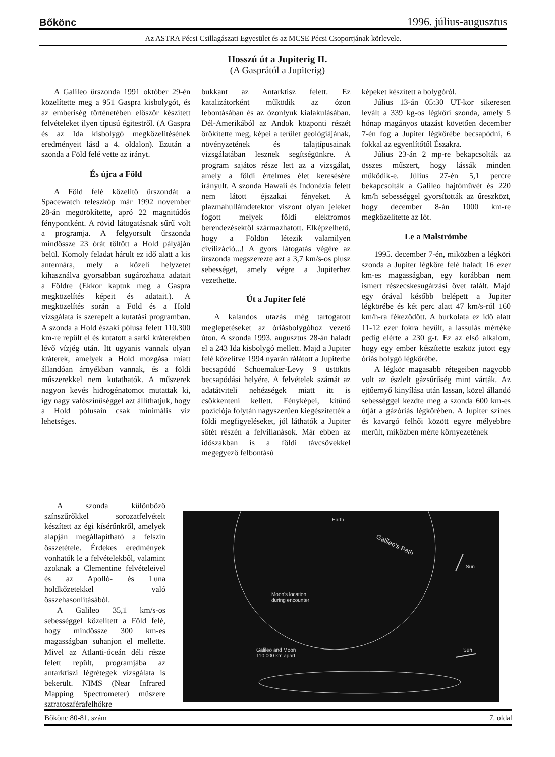Bőkönc 1996. július-augusztus
Az ASTRA Pécsi Csillagászati Egyesület és az MCSE Pécsi Csoportjának körlevele.
Hosszú út a Jupiterig II.
(A Gasprától a Jupiterig)
A Galileo űrszonda 1991 október 29-én közelítette meg a 951 Gaspra kisbolygót, és az emberiség történetében először készített felvételeket ilyen típusú égitestről. (A Gaspra és az Ida kisbolygó megközelítésének eredményeit lásd a 4. oldalon). Ezután a szonda a Föld felé vette az irányt.
És újra a Föld
A Föld felé közelítő űrszondát a Spacewatch teleszkóp már 1992 november 28-án megörökítette, apró 22 magnitúdós fénypontként. A rövid látogatásnak sűrű volt a programja. A felgyorsult űrszonda mindössze 23 órát töltött a Hold pályáján belül. Komoly feladat hárult ez idő alatt a kis antennára, mely a közeli helyzetet kihasználva gyorsabban sugározhatta adatait a Földre (Ekkor kaptuk meg a Gaspra megközelítés képeit és adatait.). A megközelítés során a Föld és a Hold vizsgálata is szerepelt a kutatási programban. A szonda a Hold északi pólusa felett 110.300 km-re repült el és kutatott a sarki kráterekben lévő vízjég után. Itt ugyanis vannak olyan kráterek, amelyek a Hold mozgása miatt állandóan árnyékban vannak, és a földi műszerekkel nem kutathatók. A műszerek nagyon kevés hidrogénatomot mutattak ki, így nagy valószínűséggel azt állíthatjuk, hogy a Hold pólusain csak minimális víz lehetséges.
bukkant az Antarktisz felett. Ez katalizátorként működik az ózon lebontásában és az ózonlyuk kialakulásában. Dél-Amerikából az Andok központi részét örökítette meg, képei a terület geológiájának, növényzetének és talajtípusainak vizsgálatában lesznek segítségünkre. A program sajátos része lett az a vizsgálat, amely a földi értelmes élet keresésére irányult. A szonda Hawaii és Indonézia felett nem látott éjszakai fényeket. A plazmahullámdetektor viszont olyan jeleket fogott melyek földi elektromos berendezésektől származhatott. Elképzelhető, hogy a Földön létezik valamilyen civilizáció...! A gyors látogatás végére az űrszonda megszerezte azt a 3,7 km/s-os plusz sebességet, amely végre a Jupiterhez vezethette.
Út a Jupiter felé
A kalandos utazás még tartogatott meglepetéseket az óriásbolygóhoz vezető úton. A szonda 1993. augusztus 28-án haladt el a 243 Ida kisbolygó mellett. Majd a Jupiter felé közelítve 1994 nyarán rálátott a Jupiterbe becsapódó Schoemaker-Levy 9 üstökös becsapódási helyére. A felvételek számát az adatátviteli nehézségek miatt itt is csökkenteni kellett. Fényképei, kitűnő pozíciója folytán nagyszerűen kiegészítették a földi megfigyeléseket, jól láthatók a Jupiter sötét részén a felvillanások. Már ebben az időszakban is a földi távcsövekkel megegyező felbontású
képeket készített a bolygóról.
Július 13-án 05:30 UT-kor sikeresen levált a 339 kg-os légköri szonda, amely 5 hónap magányos utazást követően december 7-én fog a Jupiter légkörébe becsapódni, 6 fokkal az egyenlítőtől Északra.
Július 23-án 2 mp-re bekapcsolták az összes műszert, hogy lássák minden működik-e. Július 27-én 5,1 percre bekapcsolták a Galileo hajtóművét és 220 km/h sebességgel gyorsították az űreszközt, hogy december 8-án 1000 km-re megközelítette az Iót.
Le a Malströmbe
1995. december 7-én, miközben a légköri szonda a Jupiter légköre felé haladt 16 ezer km-es magasságban, egy korábban nem ismert részecskesugárzási övet talált. Majd egy órával később belépett a Jupiter légkörébe és két perc alatt 47 km/s-ról 160 km/h-ra fékeződött. A burkolata ez idő alatt 11-12 ezer fokra hevült, a lassulás mértéke pedig elérte a 230 g-t. Ez az első alkalom, hogy egy ember készítette eszköz jutott egy óriás bolygó légkörébe.
A légkör magasabb rétegeiben nagyobb volt az észlelt gázsűrűség mint várták. Az ejtőernyő kinyílása után lassan, közel állandó sebességgel kezdte meg a szonda 600 km-es útját a gázóriás légkörében. A Jupiter színes és kavargó felhői között egyre mélyebbre merült, miközben mérte környezetének
A szonda különböző színszűrőkkel sorozatfelvételt készített az égi kísérőnkről, amelyek alapján megállapítható a felszín összetétele. Érdekes eredmények vonhatók le a felvételekből, valamint azoknak a Clementine felvételeivel és az Apolló- és Luna holdkőzetekkel való összehasonlításából.
A Galileo 35,1 km/s-os sebességgel közelített a Föld felé, hogy mindössze 300 km-es magasságban suhanjon el mellette. Mivel az Atlanti-óceán déli része felett repült, programjába az antarktiszi légrétegek vizsgálata is bekerült. NIMS (Near Infrared Mapping Spectrometer) műszere sztratoszférafelhőkre
Earth
Galileo's Path
Sun
Moon's location
during encounter
Galileo and Moon
110,000 km apart
Sun
Bőkönc 80-81. szám 7. oldal